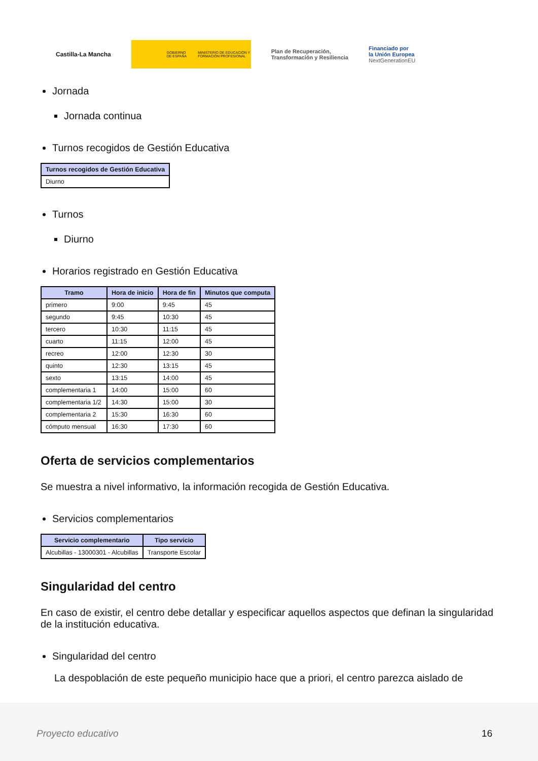Castilla-La Mancha
GOBIERNO DE ESPAÑA MINISTERIO DE EDUCACIÓN Y FORMACIÓN PROFESIONAL
Plan de Recuperación,
Transformación y Resiliencia
Financiado por
la Unión Europea
NextGenerationEU
Jornada
Jornada continua
Turnos recogidos de Gestión Educativa
| Turnos recogidos de Gestión Educativa |
| --- |
| Diurno |
Turnos
Diurno
Horarios registrado en Gestión Educativa
| Tramo | Hora de inicio | Hora de fin | Minutos que computa |
| --- | --- | --- | --- |
| primero | 9:00 | 9:45 | 45 |
| segundo | 9:45 | 10:30 | 45 |
| tercero | 10:30 | 11:15 | 45 |
| cuarto | 11:15 | 12:00 | 45 |
| recreo | 12:00 | 12:30 | 30 |
| quinto | 12:30 | 13:15 | 45 |
| sexto | 13:15 | 14:00 | 45 |
| complementaria 1 | 14:00 | 15:00 | 60 |
| complementaria 1/2 | 14:30 | 15:00 | 30 |
| complementaria 2 | 15:30 | 16:30 | 60 |
| cómputo mensual | 16:30 | 17:30 | 60 |
Oferta de servicios complementarios
Se muestra a nivel informativo, la información recogida de Gestión Educativa.
Servicios complementarios
| Servicio complementario | Tipo servicio |
| --- | --- |
| Alcubillas - 13000301 - Alcubillas | Transporte Escolar |
Singularidad del centro
En caso de existir, el centro debe detallar y especificar aquellos aspectos que definan la singularidad de la institución educativa.
Singularidad del centro
La despoblación de este pequeño municipio hace que a priori, el centro parezca aislado de
Proyecto educativo 16